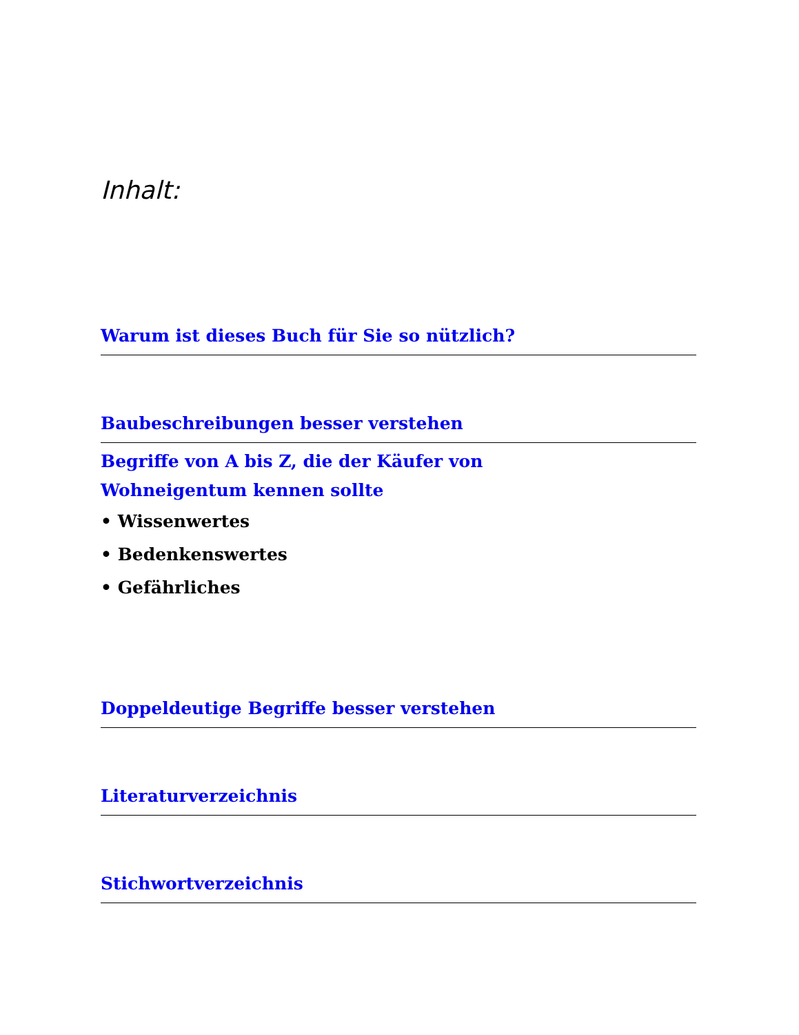Inhalt:
Warum ist dieses Buch für Sie so nützlich?
Baubeschreibungen besser verstehen
Begriffe von A bis Z, die der Käufer von
Wohneigentum kennen sollte
• Wissenwertes
• Bedenkenswertes
• Gefährliches
Doppeldeutige Begriffe besser verstehen
Literaturverzeichnis
Stichwortverzeichnis